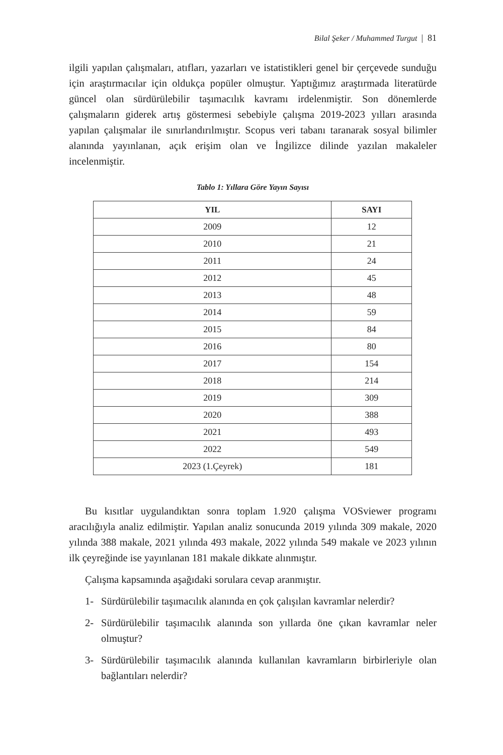Bilal Şeker / Muhammed Turgut | 81
ilgili yapılan çalışmaları, atıfları, yazarları ve istatistikleri genel bir çerçevede sunduğu için araştırmacılar için oldukça popüler olmuştur. Yaptığımız araştırmada literatürde güncel olan sürdürülebilir taşımacılık kavramı irdelenmiştir. Son dönemlerde çalışmaların giderek artış göstermesi sebebiyle çalışma 2019-2023 yılları arasında yapılan çalışmalar ile sınırlandırılmıştır. Scopus veri tabanı taranarak sosyal bilimler alanında yayınlanan, açık erişim olan ve İngilizce dilinde yazılan makaleler incelenmiştir.
Tablo 1: Yıllara Göre Yayın Sayısı
| YIL | SAYI |
| --- | --- |
| 2009 | 12 |
| 2010 | 21 |
| 2011 | 24 |
| 2012 | 45 |
| 2013 | 48 |
| 2014 | 59 |
| 2015 | 84 |
| 2016 | 80 |
| 2017 | 154 |
| 2018 | 214 |
| 2019 | 309 |
| 2020 | 388 |
| 2021 | 493 |
| 2022 | 549 |
| 2023 (1.Çeyrek) | 181 |
Bu kısıtlar uygulandıktan sonra toplam 1.920 çalışma VOSviewer programı aracılığıyla analiz edilmiştir. Yapılan analiz sonucunda 2019 yılında 309 makale, 2020 yılında 388 makale, 2021 yılında 493 makale, 2022 yılında 549 makale ve 2023 yılının ilk çeyreğinde ise yayınlanan 181 makale dikkate alınmıştır.
Çalışma kapsamında aşağıdaki sorulara cevap aranmıştır.
1- Sürdürülebilir taşımacılık alanında en çok çalışılan kavramlar nelerdir?
2- Sürdürülebilir taşımacılık alanında son yıllarda öne çıkan kavramlar neler olmuştur?
3- Sürdürülebilir taşımacılık alanında kullanılan kavramların birbirleriyle olan bağlantıları nelerdir?